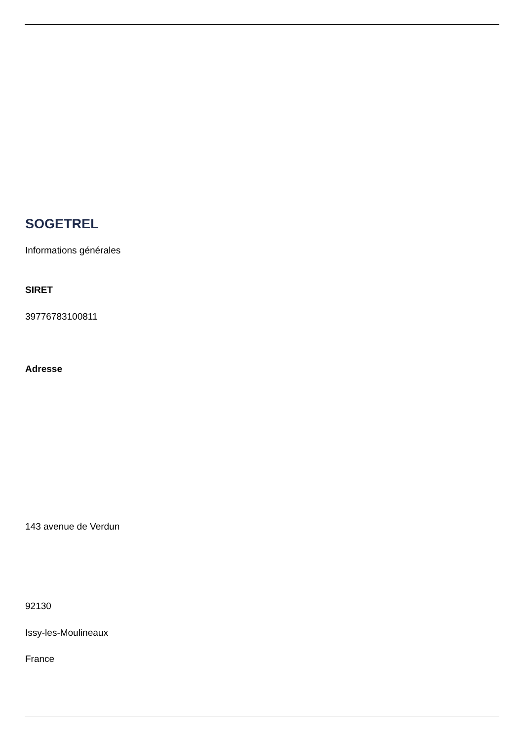SOGETREL
Informations générales
SIRET
39776783100811
Adresse
143 avenue de Verdun
92130
Issy-les-Moulineaux
France